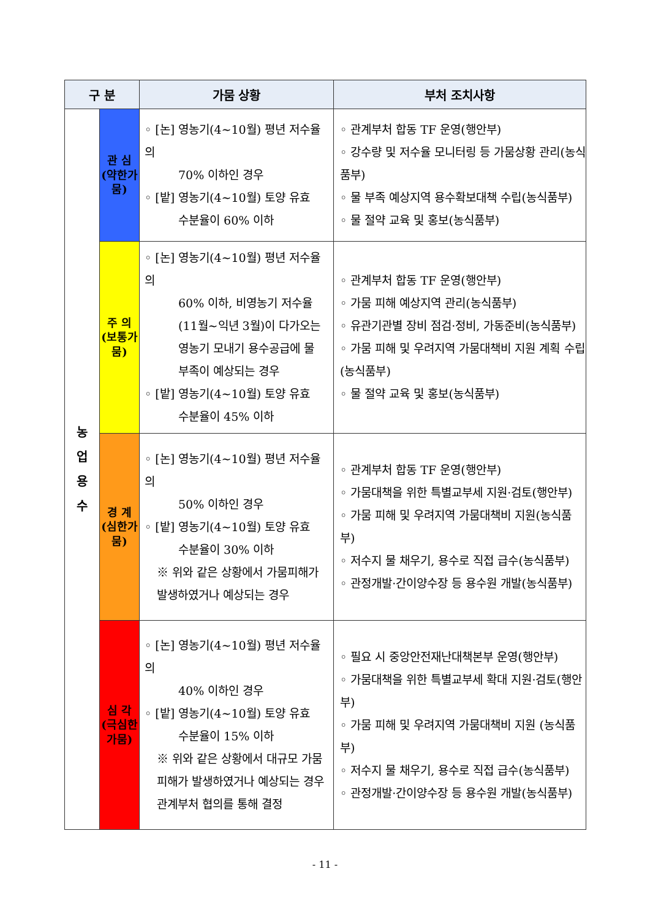| 구 분 | | 가뭄 상황 | 부처 조치사항 |
| --- | --- | --- | --- |
| 농 업 용 수 | 관 심 (약한가뭄) | ◦ [논] 영농기(4~10월) 평년 저수율의 70% 이하인 경우 ◦ [밭] 영농기(4~10월) 토양 유효 수분율이 60% 이하 | ◦ 관계부처 합동 TF 운영(행안부) ◦ 강수량 및 저수율 모니터링 등 가뭄상황 관리(농식품부) ◦ 물 부족 예상지역 용수확보대책 수립(농식품부) ◦ 물 절약 교육 및 홍보(농식품부) |
| | 주 의 (보통가뭄) | ◦ [논] 영농기(4~10월) 평년 저수율의 60% 이하, 비영농기 저수율 (11월~익년 3월)이 다가오는 영농기 모내기 용수공급에 물 부족이 예상되는 경우 ◦ [밭] 영농기(4~10월) 토양 유효 수분율이 45% 이하 | ◦ 관계부처 합동 TF 운영(행안부) ◦ 가뭄 피해 예상지역 관리(농식품부) ◦ 유관기관별 장비 점검·정비, 가동준비(농식품부) ◦ 가뭄 피해 및 우려지역 가뭄대책비 지원 계획 수립(농식품부) ◦ 물 절약 교육 및 홍보(농식품부) |
| | 경 계 (심한가뭄) | ◦ [논] 영농기(4~10월) 평년 저수율의 50% 이하인 경우 ◦ [밭] 영농기(4~10월) 토양 유효 수분율이 30% 이하 ※ 위와 같은 상황에서 가뭄피해가 발생하였거나 예상되는 경우 | ◦ 관계부처 합동 TF 운영(행안부) ◦ 가뭄대책을 위한 특별교부세 지원·검토(행안부) ◦ 가뭄 피해 및 우려지역 가뭄대책비 지원(농식품부) ◦ 저수지 물 채우기, 용수로 직접 급수(농식품부) ◦ 관정개발·간이양수장 등 용수원 개발(농식품부) |
| | 심 각 (극심한가뭄) | ◦ [논] 영농기(4~10월) 평년 저수율의 40% 이하인 경우 ◦ [밭] 영농기(4~10월) 토양 유효 수분율이 15% 이하 ※ 위와 같은 상황에서 대규모 가뭄피해가 발생하였거나 예상되는 경우 관계부처 협의를 통해 결정 | ◦ 필요 시 중앙안전재난대책본부 운영(행안부) ◦ 가뭄대책을 위한 특별교부세 확대 지원·검토(행안부) ◦ 가뭄 피해 및 우려지역 가뭄대책비 지원 (농식품부) ◦ 저수지 물 채우기, 용수로 직접 급수(농식품부) ◦ 관정개발·간이양수장 등 용수원 개발(농식품부) |
- 11 -